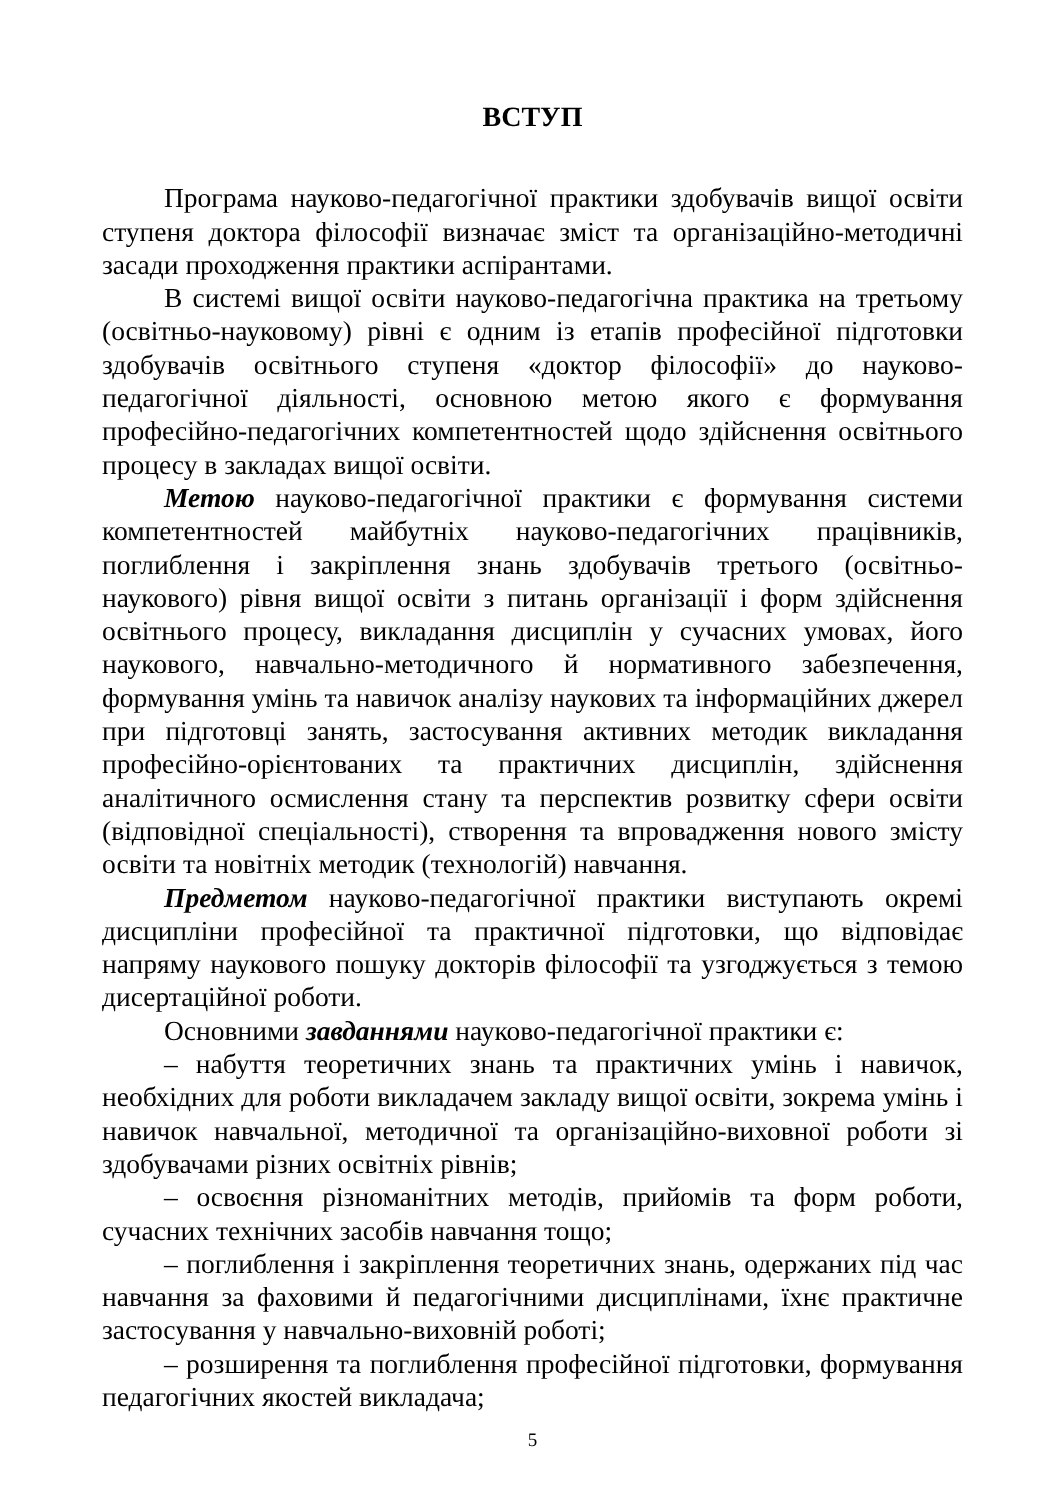ВСТУП
Програма науково-педагогічної практики здобувачів вищої освіти ступеня доктора філософії визначає зміст та організаційно-методичні засади проходження практики аспірантами.
В системі вищої освіти науково-педагогічна практика на третьому (освітньо-науковому) рівні є одним із етапів професійної підготовки здобувачів освітнього ступеня «доктор філософії» до науково-педагогічної діяльності, основною метою якого є формування професійно-педагогічних компетентностей щодо здійснення освітнього процесу в закладах вищої освіти.
Метою науково-педагогічної практики є формування системи компетентностей майбутніх науково-педагогічних працівників, поглиблення і закріплення знань здобувачів третього (освітньо-наукового) рівня вищої освіти з питань організації і форм здійснення освітнього процесу, викладання дисциплін у сучасних умовах, його наукового, навчально-методичного й нормативного забезпечення, формування умінь та навичок аналізу наукових та інформаційних джерел при підготовці занять, застосування активних методик викладання професійно-орієнтованих та практичних дисциплін, здійснення аналітичного осмислення стану та перспектив розвитку сфери освіти (відповідної спеціальності), створення та впровадження нового змісту освіти та новітніх методик (технологій) навчання.
Предметом науково-педагогічної практики виступають окремі дисципліни професійної та практичної підготовки, що відповідає напряму наукового пошуку докторів філософії та узгоджується з темою дисертаційної роботи.
Основними завданнями науково-педагогічної практики є:
– набуття теоретичних знань та практичних умінь і навичок, необхідних для роботи викладачем закладу вищої освіти, зокрема умінь і навичок навчальної, методичної та організаційно-виховної роботи зі здобувачами різних освітніх рівнів;
– освоєння різноманітних методів, прийомів та форм роботи, сучасних технічних засобів навчання тощо;
– поглиблення і закріплення теоретичних знань, одержаних під час навчання за фаховими й педагогічними дисциплінами, їхнє практичне застосування у навчально-виховній роботі;
– розширення та поглиблення професійної підготовки, формування педагогічних якостей викладача;
5